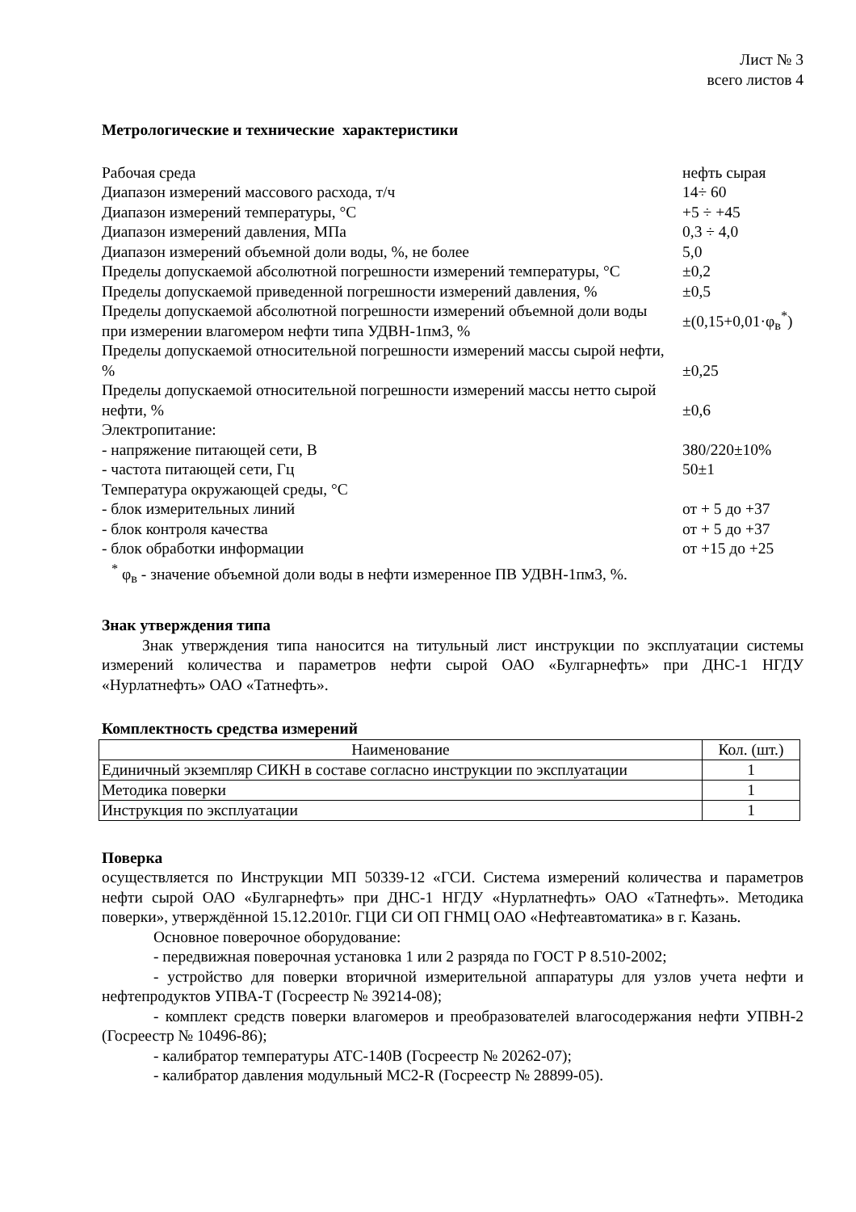Лист № 3
всего листов 4
Метрологические и технические характеристики
| Рабочая среда | нефть сырая |
| Диапазон измерений массового расхода, т/ч | 14÷ 60 |
| Диапазон измерений температуры, °С | +5 ÷ +45 |
| Диапазон измерений давления, МПа | 0,3 ÷ 4,0 |
| Диапазон измерений объемной доли воды, %, не более | 5,0 |
| Пределы допускаемой абсолютной погрешности измерений температуры, °С | ±0,2 |
| Пределы допускаемой приведенной погрешности измерений давления, % | ±0,5 |
| Пределы допускаемой абсолютной погрешности измерений объемной доли воды при измерении влагомером нефти типа УДВН-1пм3, % | ±(0,15+0,01·φ<sub>в</sub><sup>*</sup>) |
| Пределы допускаемой относительной погрешности измерений массы сырой нефти, % | ±0,25 |
| Пределы допускаемой относительной погрешности измерений массы нетто сырой нефти, % | ±0,6 |
| Электропитание: | |
| - напряжение питающей сети, В | 380/220±10% |
| - частота питающей сети, Гц | 50±1 |
| Температура окружающей среды, °С | |
| - блок измерительных линий | от + 5 до +37 |
| - блок контроля качества | от + 5 до +37 |
| - блок обработки информации | от +15 до +25 |
<sup>*</sup> φ<sub>в</sub> - значение объемной доли воды в нефти измеренное ПВ УДВН-1пм3, %.
Знак утверждения типа
Знак утверждения типа наносится на титульный лист инструкции по эксплуатации системы измерений количества и параметров нефти сырой ОАО «Булгарнефть» при ДНС-1 НГДУ «Нурлатнефть» ОАО «Татнефть».
Комплектность средства измерений
| Наименование | Кол. (шт.) |
| --- | --- |
| Единичный экземпляр СИКН в составе согласно инструкции по эксплуатации | 1 |
| Методика поверки | 1 |
| Инструкция по эксплуатации | 1 |
Поверка
осуществляется по Инструкции МП 50339-12 «ГСИ. Система измерений количества и параметров нефти сырой ОАО «Булгарнефть» при ДНС-1 НГДУ «Нурлатнефть» ОАО «Татнефть». Методика поверки», утверждённой 15.12.2010г. ГЦИ СИ ОП ГНМЦ ОАО «Нефтеавтоматика» в г. Казань.
Основное поверочное оборудование:
- передвижная поверочная установка 1 или 2 разряда по ГОСТ Р 8.510-2002;
- устройство для поверки вторичной измерительной аппаратуры для узлов учета нефти и нефтепродуктов УПВА-Т (Госреестр № 39214-08);
- комплект средств поверки влагомеров и преобразователей влагосодержания нефти УПВН-2 (Госреестр № 10496-86);
- калибратор температуры АТС-140В (Госреестр № 20262-07);
- калибратор давления модульный МС2-R (Госреестр № 28899-05).